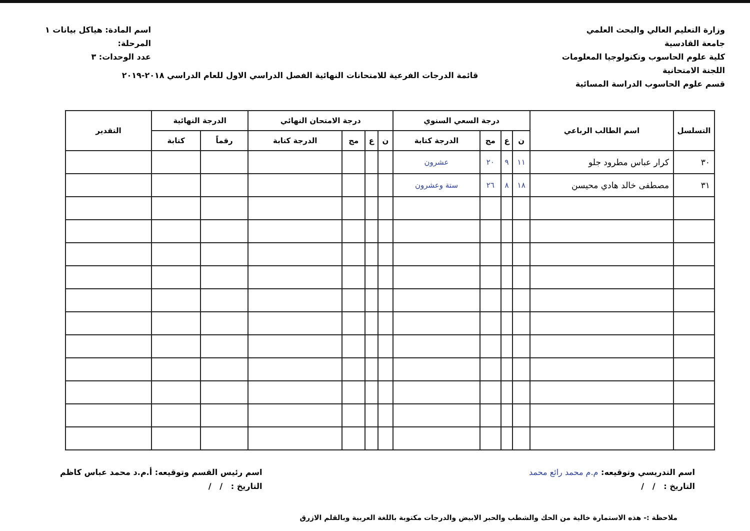وزارة التعليم العالي والبحث العلمي
جامعة القادسية
كلية علوم الحاسوب وتكنولوجيا المعلومات
اللجنة الامتحانية
قسم علوم الحاسوب الدراسة المسائية
اسم المادة: هياكل بيانات ١
المرحلة:
عدد الوحدات: ٣
قائمة الدرجات الفرعية للامتحانات النهائية الفصل الدراسي الاول للعام الدراسي ٢٠١٨-٢٠١٩
| التسلسل | اسم الطالب الرباعي | درجة السعي السنوي | | | | درجة الامتحان النهائي | | | | الدرجة النهائية | | التقدير |
| --- | --- | --- | --- | --- | --- | --- | --- | --- | --- | --- | --- | --- |
| | | ن | ع | مج | الدرجة كتابة | ن | ع | مج | الدرجة كتابة | رقماً | كتابة | |
| ٣٠ | كرار عباس مطرود جلو | ١١ | ٩ | ٢٠ | عشرون | | | | | | | |
| ٣١ | مصطفى خالد هادي محيسن | ١٨ | ٨ | ٢٦ | ستة وعشرون | | | | | | | |
اسم التدريسي وتوقيعه: م.م محمد رائع محمد
التاريخ : / /
اسم رئيس القسم وتوقيعه: أ.م.د محمد عباس كاظم
التاريخ : / /
ملاحظة :- هذه الاستمارة خالية من الحك والشطب والحبر الابيض والدرجات مكتوبة باللغة العربية وبالقلم الازرق